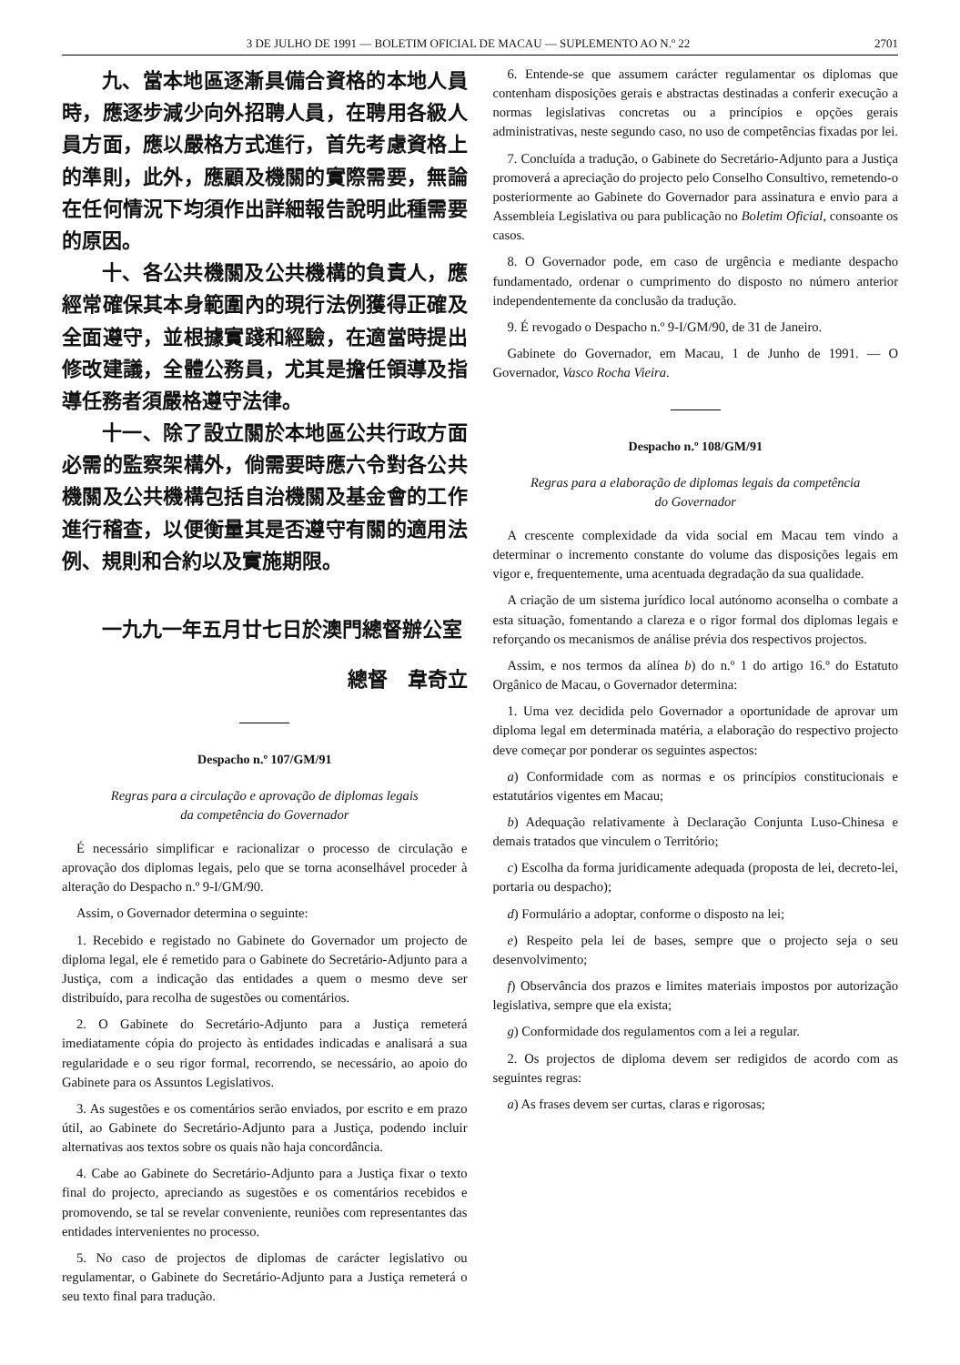3 DE JULHO DE 1991 — BOLETIM OFICIAL DE MACAU — SUPLEMENTO AO N.º 22 2701
九、當本地區逐漸具備合資格的本地人員時，應逐步減少向外招聘人員，在聘用各級人員方面，應以嚴格方式進行，首先考慮資格上的準則，此外，應顧及機關的實際需要，無論在任何情況下均須作出詳細報告說明此種需要的原因。
十、各公共機關及公共機構的負責人，應經常確保其本身範圍內的現行法例獲得正確及全面遵守，並根據實踐和經驗，在適當時提出修改建議，全體公務員，尤其是擔任領導及指導任務者須嚴格遵守法律。
十一、除了設立關於本地區公共行政方面必需的監察架構外，倘需要時應六令對各公共機關及公共機構包括自治機關及基金會的工作進行稽查，以便衡量其是否遵守有關的適用法例、規則和合約以及實施期限。
一九九一年五月廿七日於澳門總督辦公室
總督　韋奇立
Despacho n.º 107/GM/91
Regras para a circulação e aprovação de diplomas legais
da competência do Governador
É necessário simplificar e racionalizar o processo de circulação e aprovação dos diplomas legais, pelo que se torna aconselhável proceder à alteração do Despacho n.º 9-I/GM/90.
Assim, o Governador determina o seguinte:
1. Recebido e registado no Gabinete do Governador um projecto de diploma legal, ele é remetido para o Gabinete do Secretário-Adjunto para a Justiça, com a indicação das entidades a quem o mesmo deve ser distribuído, para recolha de sugestões ou comentários.
2. O Gabinete do Secretário-Adjunto para a Justiça remeterá imediatamente cópia do projecto às entidades indicadas e analisará a sua regularidade e o seu rigor formal, recorrendo, se necessário, ao apoio do Gabinete para os Assuntos Legislativos.
3. As sugestões e os comentários serão enviados, por escrito e em prazo útil, ao Gabinete do Secretário-Adjunto para a Justiça, podendo incluir alternativas aos textos sobre os quais não haja concordância.
4. Cabe ao Gabinete do Secretário-Adjunto para a Justiça fixar o texto final do projecto, apreciando as sugestões e os comentários recebidos e promovendo, se tal se revelar conveniente, reuniões com representantes das entidades intervenientes no processo.
5. No caso de projectos de diplomas de carácter legislativo ou regulamentar, o Gabinete do Secretário-Adjunto para a Justiça remeterá o seu texto final para tradução.
6. Entende-se que assumem carácter regulamentar os diplomas que contenham disposições gerais e abstractas destinadas a conferir execução a normas legislativas concretas ou a princípios e opções gerais administrativas, neste segundo caso, no uso de competências fixadas por lei.
7. Concluída a tradução, o Gabinete do Secretário-Adjunto para a Justiça promoverá a apreciação do projecto pelo Conselho Consultivo, remetendo-o posteriormente ao Gabinete do Governador para assinatura e envio para a Assembleia Legislativa ou para publicação no Boletim Oficial, consoante os casos.
8. O Governador pode, em caso de urgência e mediante despacho fundamentado, ordenar o cumprimento do disposto no número anterior independentemente da conclusão da tradução.
9. É revogado o Despacho n.º 9-I/GM/90, de 31 de Janeiro.
Gabinete do Governador, em Macau, 1 de Junho de 1991. — O Governador, Vasco Rocha Vieira.
Despacho n.º 108/GM/91
Regras para a elaboração de diplomas legais da competência
do Governador
A crescente complexidade da vida social em Macau tem vindo a determinar o incremento constante do volume das disposições legais em vigor e, frequentemente, uma acentuada degradação da sua qualidade.
A criação de um sistema jurídico local autónomo aconselha o combate a esta situação, fomentando a clareza e o rigor formal dos diplomas legais e reforçando os mecanismos de análise prévia dos respectivos projectos.
Assim, e nos termos da alínea b) do n.º 1 do artigo 16.º do Estatuto Orgânico de Macau, o Governador determina:
1. Uma vez decidida pelo Governador a oportunidade de aprovar um diploma legal em determinada matéria, a elaboração do respectivo projecto deve começar por ponderar os seguintes aspectos:
a) Conformidade com as normas e os princípios constitucionais e estatutários vigentes em Macau;
b) Adequação relativamente à Declaração Conjunta Luso-Chinesa e demais tratados que vinculem o Território;
c) Escolha da forma juridicamente adequada (proposta de lei, decreto-lei, portaria ou despacho);
d) Formulário a adoptar, conforme o disposto na lei;
e) Respeito pela lei de bases, sempre que o projecto seja o seu desenvolvimento;
f) Observância dos prazos e limites materiais impostos por autorização legislativa, sempre que ela exista;
g) Conformidade dos regulamentos com a lei a regular.
2. Os projectos de diploma devem ser redigidos de acordo com as seguintes regras:
a) As frases devem ser curtas, claras e rigorosas;